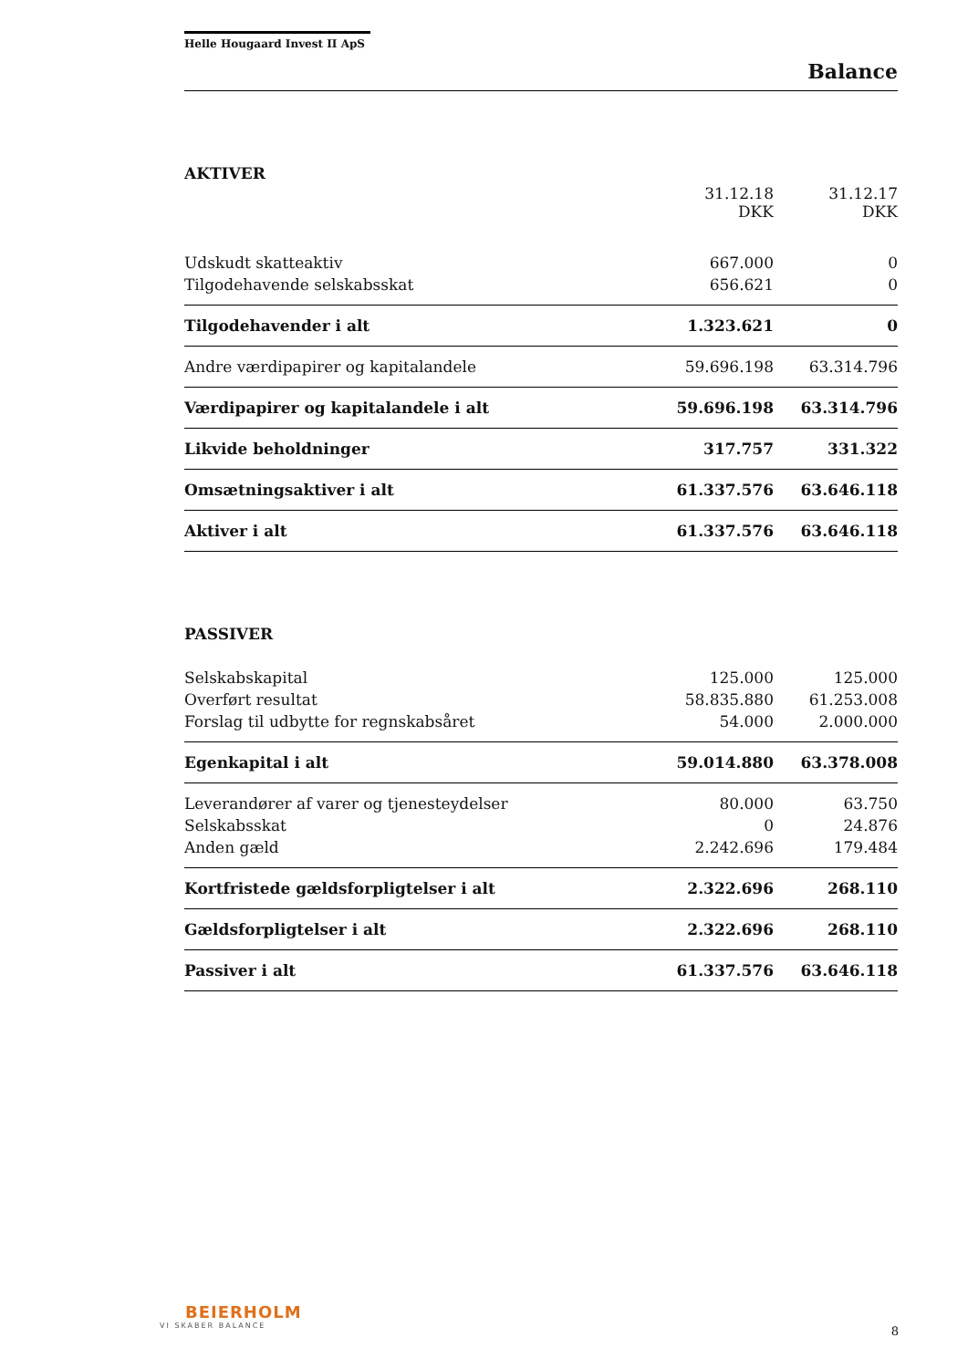Helle Hougaard Invest II ApS
Balance
AKTIVER
| | 31.12.18 DKK | 31.12.17 DKK |
| --- | --- | --- |
| Udskudt skatteaktiv | 667.000 | 0 |
| Tilgodehavende selskabsskat | 656.621 | 0 |
| Tilgodehavender i alt | 1.323.621 | 0 |
| Andre værdipapirer og kapitalandele | 59.696.198 | 63.314.796 |
| Værdipapirer og kapitalandele i alt | 59.696.198 | 63.314.796 |
| Likvide beholdninger | 317.757 | 331.322 |
| Omsætningsaktiver i alt | 61.337.576 | 63.646.118 |
| Aktiver i alt | 61.337.576 | 63.646.118 |
PASSIVER
| Selskabskapital | 125.000 | 125.000 |
| Overført resultat | 58.835.880 | 61.253.008 |
| Forslag til udbytte for regnskabsåret | 54.000 | 2.000.000 |
| Egenkapital i alt | 59.014.880 | 63.378.008 |
| Leverandører af varer og tjenesteydelser | 80.000 | 63.750 |
| Selskabsskat | 0 | 24.876 |
| Anden gæld | 2.242.696 | 179.484 |
| Kortfristede gældsforpligtelser i alt | 2.322.696 | 268.110 |
| Gældsforpligtelser i alt | 2.322.696 | 268.110 |
| Passiver i alt | 61.337.576 | 63.646.118 |
BEIERHOLM
VI SKABER BALANCE
8